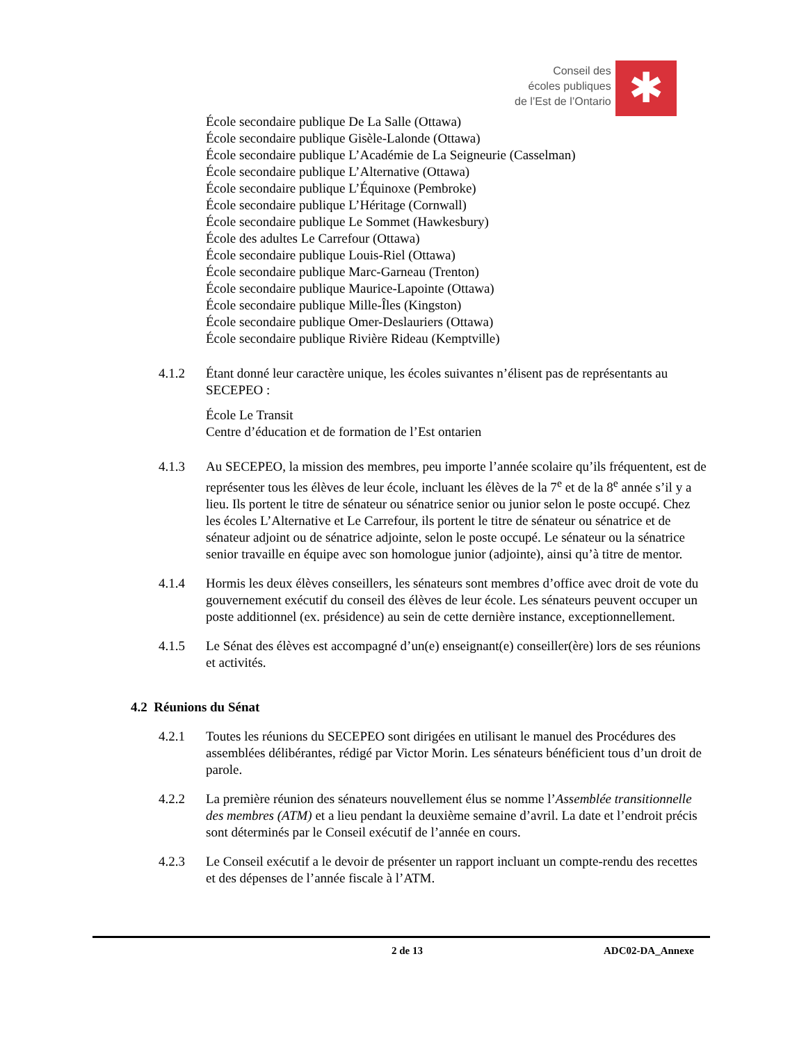Conseil des
écoles publiques
de l’Est de l’Ontario
✱
École secondaire publique De La Salle (Ottawa)
École secondaire publique Gisèle-Lalonde (Ottawa)
École secondaire publique L’Académie de La Seigneurie (Casselman)
École secondaire publique L’Alternative (Ottawa)
École secondaire publique L’Équinoxe (Pembroke)
École secondaire publique L’Héritage (Cornwall)
École secondaire publique Le Sommet (Hawkesbury)
École des adultes Le Carrefour (Ottawa)
École secondaire publique Louis-Riel (Ottawa)
École secondaire publique Marc-Garneau (Trenton)
École secondaire publique Maurice-Lapointe (Ottawa)
École secondaire publique Mille-Îles (Kingston)
École secondaire publique Omer-Deslauriers (Ottawa)
École secondaire publique Rivière Rideau (Kemptville)
4.1.2 Étant donné leur caractère unique, les écoles suivantes n’élisent pas de représentants au SECEPEO :
École Le Transit
Centre d’éducation et de formation de l’Est ontarien
4.1.3 Au SECEPEO, la mission des membres, peu importe l’année scolaire qu’ils fréquentent, est de représenter tous les élèves de leur école, incluant les élèves de la 7<sup>e</sup> et de la 8<sup>e</sup> année s’il y a lieu. Ils portent le titre de sénateur ou sénatrice senior ou junior selon le poste occupé. Chez les écoles L’Alternative et Le Carrefour, ils portent le titre de sénateur ou sénatrice et de sénateur adjoint ou de sénatrice adjointe, selon le poste occupé. Le sénateur ou la sénatrice senior travaille en équipe avec son homologue junior (adjointe), ainsi qu’à titre de mentor.
4.1.4 Hormis les deux élèves conseillers, les sénateurs sont membres d’office avec droit de vote du gouvernement exécutif du conseil des élèves de leur école. Les sénateurs peuvent occuper un poste additionnel (ex. présidence) au sein de cette dernière instance, exceptionnellement.
4.1.5 Le Sénat des élèves est accompagné d’un(e) enseignant(e) conseiller(ère) lors de ses réunions et activités.
4.2 Réunions du Sénat
4.2.1 Toutes les réunions du SECEPEO sont dirigées en utilisant le manuel des Procédures des assemblées délibérantes, rédigé par Victor Morin. Les sénateurs bénéficient tous d’un droit de parole.
4.2.2 La première réunion des sénateurs nouvellement élus se nomme l’Assemblée transitionnelle des membres (ATM) et a lieu pendant la deuxième semaine d’avril. La date et l’endroit précis sont déterminés par le Conseil exécutif de l’année en cours.
4.2.3 Le Conseil exécutif a le devoir de présenter un rapport incluant un compte-rendu des recettes et des dépenses de l’année fiscale à l’ATM.
2 de 13 ADC02-DA_Annexe